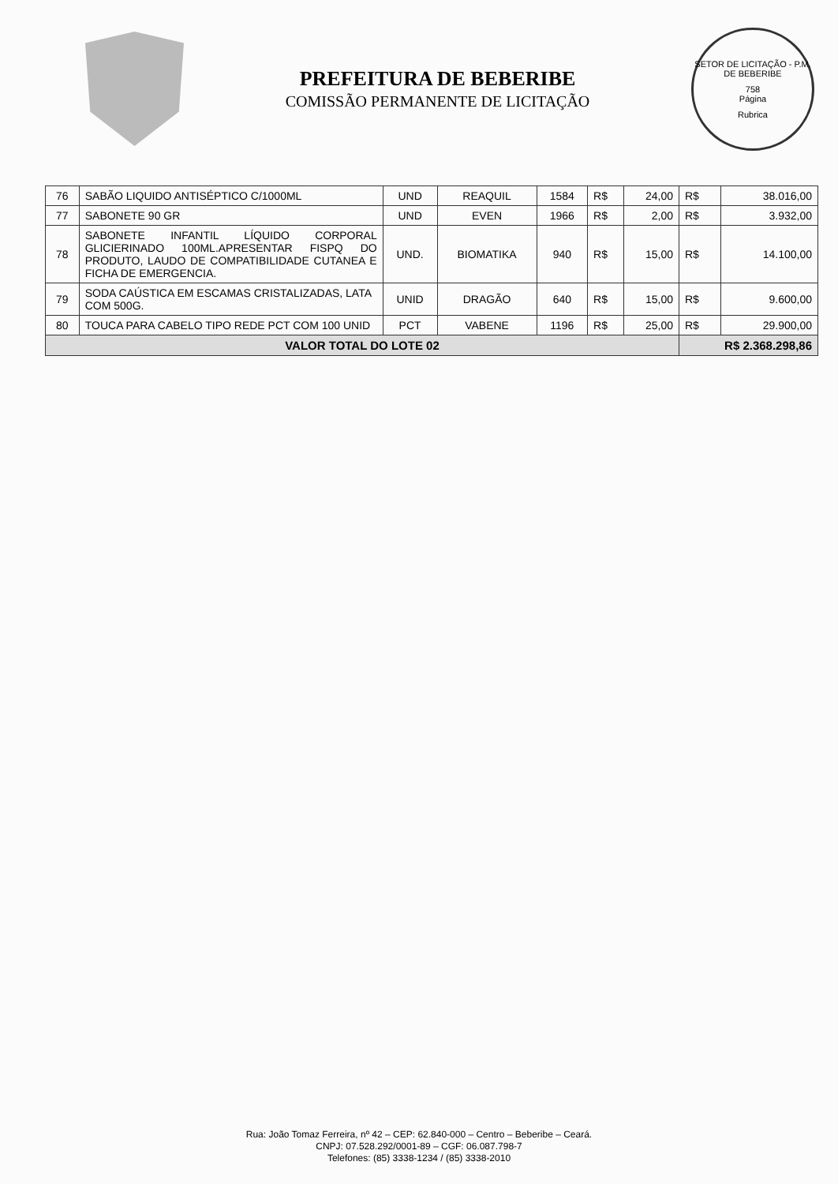PREFEITURA DE BEBERIBE
COMISSÃO PERMANENTE DE LICITAÇÃO
SETOR DE LICITAÇÃO - P.M. DE BEBERIBE
758
Página
Rubrica
| 76 | SABÃO LIQUIDO ANTISÉPTICO C/1000ML | UND | REAQUIL | 1584 | R$ | 24,00 | R$ | 38.016,00 |
| 77 | SABONETE 90 GR | UND | EVEN | 1966 | R$ | 2,00 | R$ | 3.932,00 |
| 78 | SABONETE INFANTIL LÍQUIDO CORPORAL GLICIERINADO 100ML.APRESENTAR FISPQ DO PRODUTO, LAUDO DE COMPATIBILIDADE CUTANEA E FICHA DE EMERGENCIA. | UND. | BIOMATIKA | 940 | R$ | 15,00 | R$ | 14.100,00 |
| 79 | SODA CAÚSTICA EM ESCAMAS CRISTALIZADAS, LATA COM 500G. | UNID | DRAGÃO | 640 | R$ | 15,00 | R$ | 9.600,00 |
| 80 | TOUCA PARA CABELO TIPO REDE PCT COM 100 UNID | PCT | VABENE | 1196 | R$ | 25,00 | R$ | 29.900,00 |
| VALOR TOTAL DO LOTE 02 | | | | | | | R$ 2.368.298,86 | |
Rua: João Tomaz Ferreira, nº 42 – CEP: 62.840-000 – Centro – Beberibe – Ceará.
CNPJ: 07.528.292/0001-89 – CGF: 06.087.798-7
Telefones: (85) 3338-1234 / (85) 3338-2010